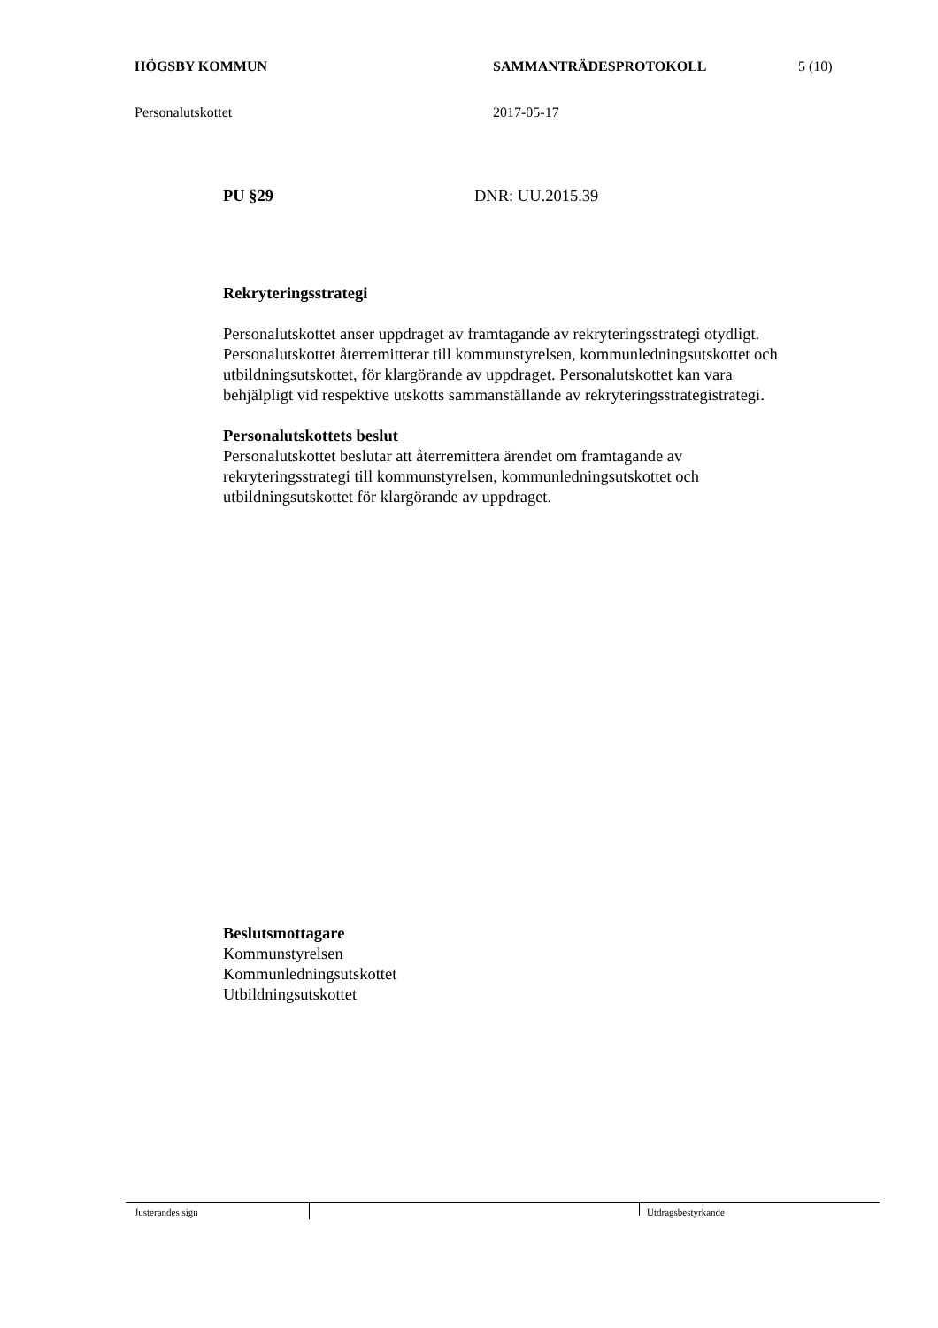HÖGSBY KOMMUN SAMMANTRÄDESPROTOKOLL 5 (10)
Personalutskottet 2017-05-17
PU §29 DNR: UU.2015.39
Rekryteringsstrategi
Personalutskottet anser uppdraget av framtagande av rekryteringsstrategi otydligt. Personalutskottet återremitterar till kommunstyrelsen, kommunledningsutskottet och utbildningsutskottet, för klargörande av uppdraget. Personalutskottet kan vara behjälpligt vid respektive utskotts sammanställande av rekryteringsstrategistrategi.
Personalutskottets beslut
Personalutskottet beslutar att återremittera ärendet om framtagande av rekryteringsstrategi till kommunstyrelsen, kommunledningsutskottet och utbildningsutskottet för klargörande av uppdraget.
Beslutsmottagare
Kommunstyrelsen
Kommunledningsutskottet
Utbildningsutskottet
Justerandes sign
Utdragsbestyrkande